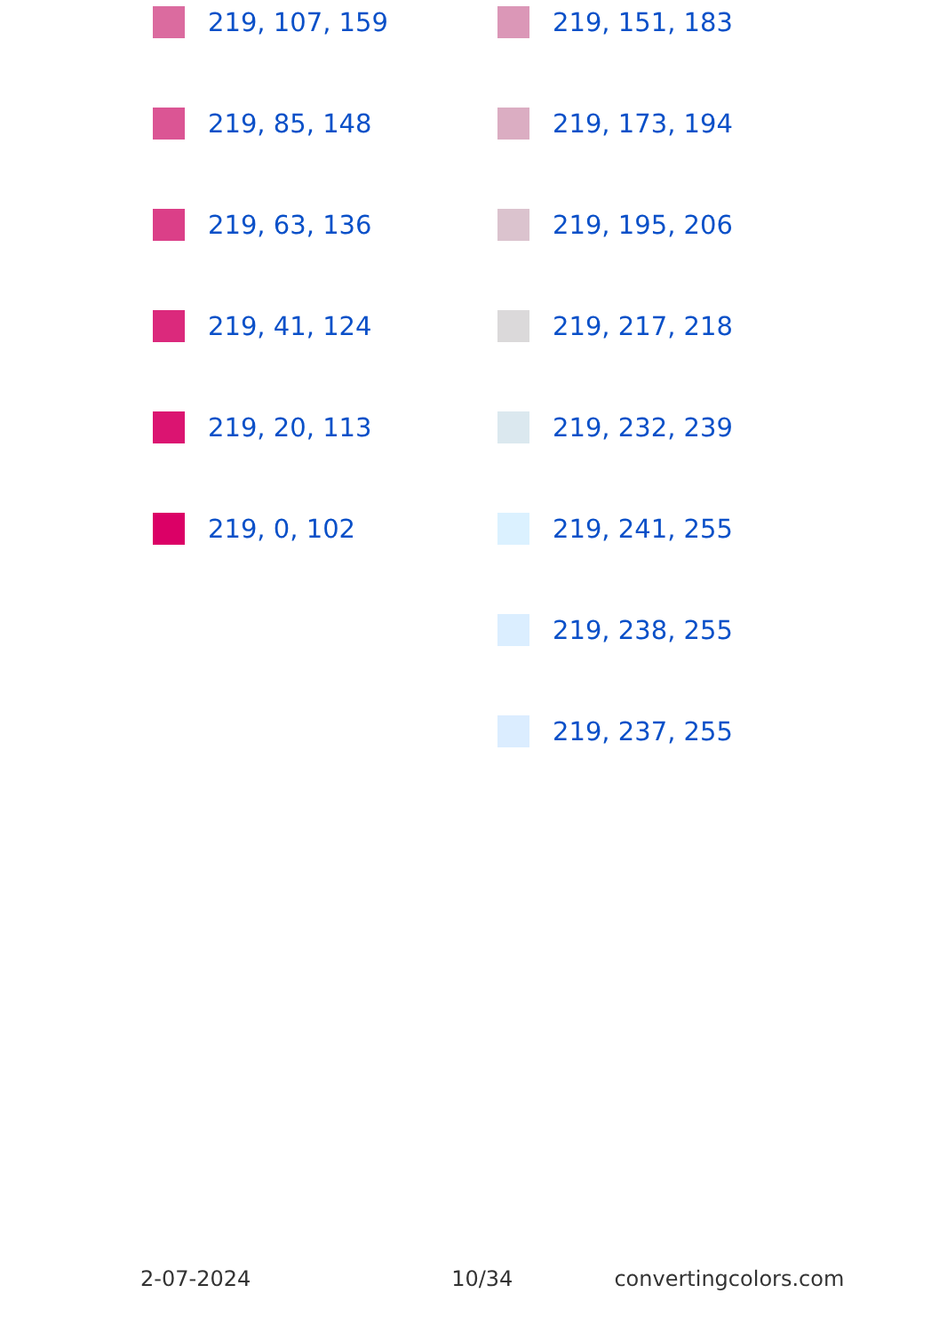219, 107, 159
219, 85, 148
219, 63, 136
219, 41, 124
219, 20, 113
219, 0, 102
219, 151, 183
219, 173, 194
219, 195, 206
219, 217, 218
219, 232, 239
219, 241, 255
219, 238, 255
219, 237, 255
2-07-2024 10/34 convertingcolors.com